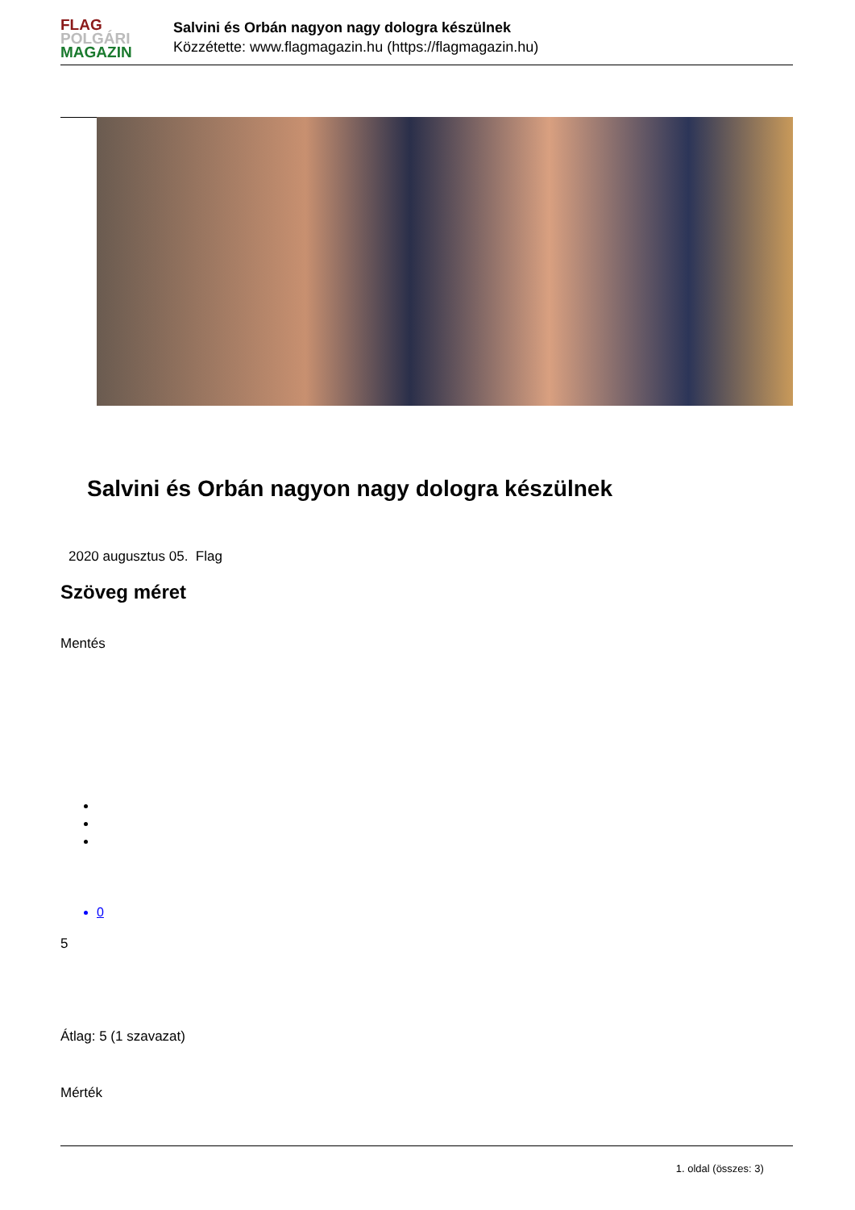FLAG
POLGÁRI
MAGAZIN
Salvini és Orbán nagyon nagy dologra készülnek
Közzétette: www.flagmagazin.hu (https://flagmagazin.hu)
Salvini és Orbán nagyon nagy dologra készülnek
2020 augusztus 05. Flag
Szöveg méret
Mentés
0
5
Átlag: 5 (1 szavazat)
Mérték
1. oldal (összes: 3)